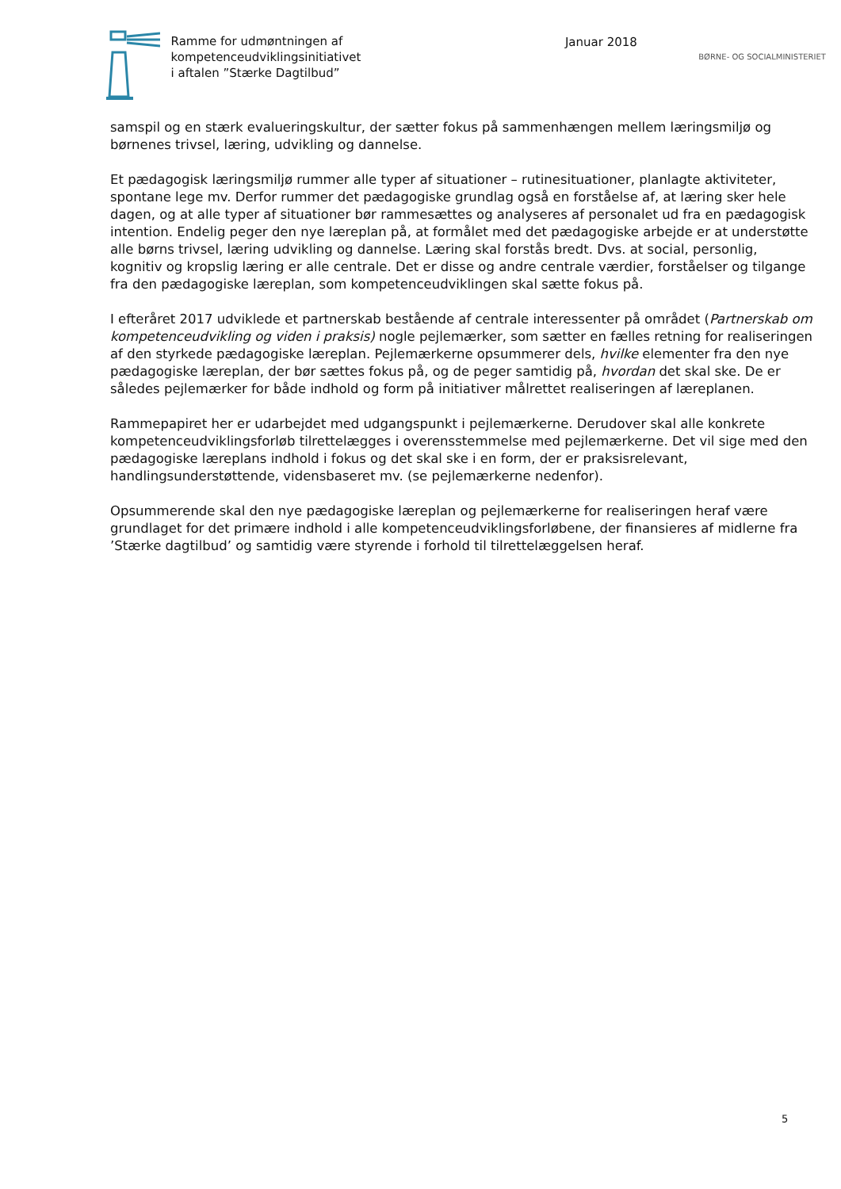Ramme for udmøntningen af
kompetenceudviklingsinitiativet
i aftalen ”Stærke Dagtilbud”
Januar 2018
BØRNE- OG SOCIALMINISTERIET
samspil og en stærk evalueringskultur, der sætter fokus på sammenhængen mellem læringsmiljø og børnenes trivsel, læring, udvikling og dannelse.
Et pædagogisk læringsmiljø rummer alle typer af situationer – rutinesituationer, planlagte aktiviteter, spontane lege mv. Derfor rummer det pædagogiske grundlag også en forståelse af, at læring sker hele dagen, og at alle typer af situationer bør rammesættes og analyseres af personalet ud fra en pædagogisk intention. Endelig peger den nye læreplan på, at formålet med det pædagogiske arbejde er at understøtte alle børns trivsel, læring udvikling og dannelse. Læring skal forstås bredt. Dvs. at social, personlig, kognitiv og kropslig læring er alle centrale. Det er disse og andre centrale værdier, forståelser og tilgange fra den pædagogiske læreplan, som kompetenceudviklingen skal sætte fokus på.
I efteråret 2017 udviklede et partnerskab bestående af centrale interessenter på området (Partnerskab om kompetenceudvikling og viden i praksis) nogle pejlemærker, som sætter en fælles retning for realiseringen af den styrkede pædagogiske læreplan. Pejlemærkerne opsummerer dels, hvilke elementer fra den nye pædagogiske læreplan, der bør sættes fokus på, og de peger samtidig på, hvordan det skal ske. De er således pejlemærker for både indhold og form på initiativer målrettet realiseringen af læreplanen.
Rammepapiret her er udarbejdet med udgangspunkt i pejlemærkerne. Derudover skal alle konkrete kompetenceudviklingsforløb tilrettelægges i overensstemmelse med pejlemærkerne. Det vil sige med den pædagogiske læreplans indhold i fokus og det skal ske i en form, der er praksisrelevant, handlingsunderstøttende, vidensbaseret mv. (se pejlemærkerne nedenfor).
Opsummerende skal den nye pædagogiske læreplan og pejlemærkerne for realiseringen heraf være grundlaget for det primære indhold i alle kompetenceudviklingsforløbene, der finansieres af midlerne fra ’Stærke dagtilbud’ og samtidig være styrende i forhold til tilrettelæggelsen heraf.
5